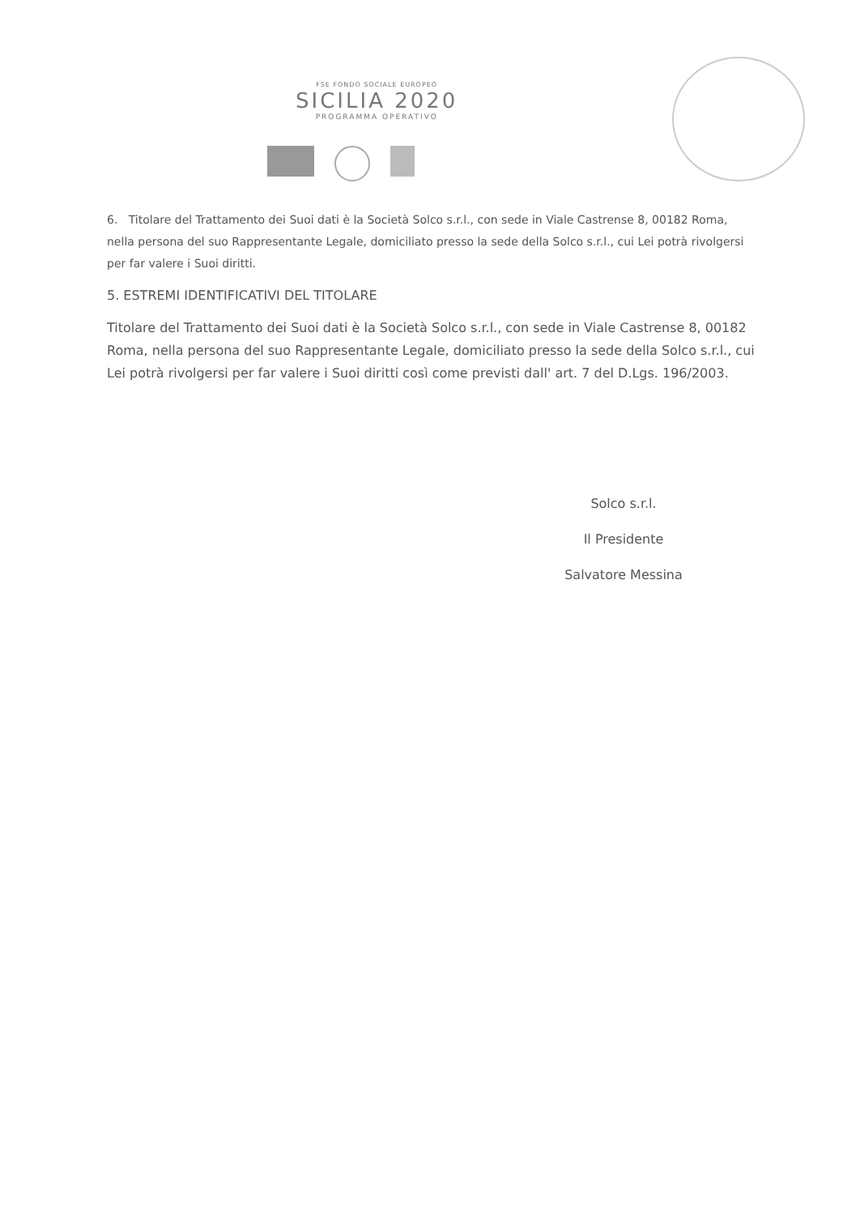FSE FONDO SOCIALE EUROPEO
SICILIA 2020
PROGRAMMA OPERATIVO
6. Titolare del Trattamento dei Suoi dati è la Società Solco s.r.l., con sede in Viale Castrense 8, 00182 Roma, nella persona del suo Rappresentante Legale, domiciliato presso la sede della Solco s.r.l., cui Lei potrà rivolgersi per far valere i Suoi diritti.
5. ESTREMI IDENTIFICATIVI DEL TITOLARE
Titolare del Trattamento dei Suoi dati è la Società Solco s.r.l., con sede in Viale Castrense 8, 00182 Roma, nella persona del suo Rappresentante Legale, domiciliato presso la sede della Solco s.r.l., cui Lei potrà rivolgersi per far valere i Suoi diritti così come previsti dall' art. 7 del D.Lgs. 196/2003.
Solco s.r.l.
Il Presidente
Salvatore Messina